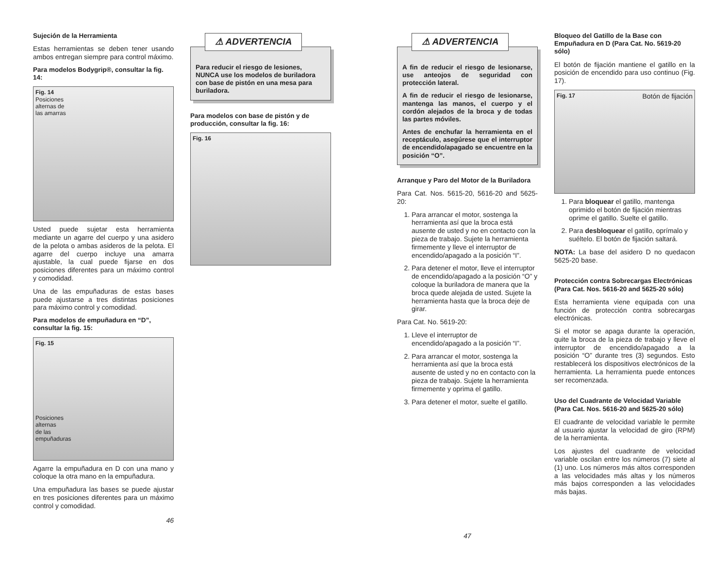Sujeción de la Herramienta
Estas herramientas se deben tener usando ambos entregan siempre para control máximo.
Para modelos Bodygrip®, consultar la fig. 14:
Fig. 14
Posiciones
alternas de
las amarras
Usted puede sujetar esta herramienta mediante un agarre del cuerpo y una asidero de la pelota o ambas asideros de la pelota. El agarre del cuerpo incluye una amarra ajustable, la cual puede fijarse en dos posiciones diferentes para un máximo control y comodidad.
Una de las empuñaduras de estas bases puede ajustarse a tres distintas posiciones para máximo control y comodidad.
Para modelos de empuñadura en “D”, consultar la fig. 15:
Fig. 15
Posiciones
alternas
de las
empuñaduras
Agarre la empuñadura en D con una mano y coloque la otra mano en la empuñadura.
Una empuñadura las bases se puede ajustar en tres posiciones diferentes para un máximo control y comodidad.
46
⚠ ADVERTENCIA
Para reducir el riesgo de lesiones, NUNCA use los modelos de buriladora con base de pistón en una mesa para buriladora.
Para modelos con base de pistón y de producción, consultar la fig. 16:
Fig. 16
⚠ ADVERTENCIA
A fin de reducir el riesgo de lesionarse, use anteojos de seguridad con protección lateral.
A fin de reducir el riesgo de lesionarse, mantenga las manos, el cuerpo y el cordón alejados de la broca y de todas las partes móviles.
Antes de enchufar la herramienta en el receptáculo, asegúrese que el interruptor de encendido/apagado se encuentre en la posición “O”.
Arranque y Paro del Motor de la Buriladora
Para Cat. Nos. 5615-20, 5616-20 and 5625-20:
1. Para arrancar el motor, sostenga la herramienta así que la broca está ausente de usted y no en contacto con la pieza de trabajo. Sujete la herramienta firmemente y lleve el interruptor de encendido/apagado a la posición “I”.
2. Para detener el motor, lleve el interruptor de encendido/apagado a la posición “O” y coloque la buriladora de manera que la broca quede alejada de usted. Sujete la herramienta hasta que la broca deje de girar.
Para Cat. No. 5619-20:
1. Lleve el interruptor de encendido/apagado a la posición “I”.
2. Para arrancar el motor, sostenga la herramienta así que la broca está ausente de usted y no en contacto con la pieza de trabajo. Sujete la herramienta firmemente y oprima el gatillo.
3. Para detener el motor, suelte el gatillo.
47
Bloqueo del Gatillo de la Base con Empuñadura en D (Para Cat. No. 5619-20 sólo)
El botón de fijación mantiene el gatillo en la posición de encendido para uso continuo (Fig. 17).
Fig. 17 Botón de fijación
1. Para bloquear el gatillo, mantenga oprimido el botón de fijación mientras oprime el gatillo. Suelte el gatillo.
2. Para desbloquear el gatillo, oprímalo y suéltelo. El botón de fijación saltará.
NOTA: La base del asidero D no quedacon 5625-20 base.
Protección contra Sobrecargas Electrónicas (Para Cat. Nos. 5616-20 and 5625-20 sólo)
Esta herramienta viene equipada con una función de protección contra sobrecargas electrónicas.
Si el motor se apaga durante la operación, quite la broca de la pieza de trabajo y lleve el interruptor de encendido/apagado a la posición “O” durante tres (3) segundos. Esto restablecerá los dispositivos electrónicos de la herramienta. La herramienta puede entonces ser recomenzada.
Uso del Cuadrante de Velocidad Variable (Para Cat. Nos. 5616-20 and 5625-20 sólo)
El cuadrante de velocidad variable le permite al usuario ajustar la velocidad de giro (RPM) de la herramienta.
Los ajustes del cuadrante de velocidad variable oscilan entre los números (7) siete al (1) uno. Los números más altos corresponden a las velocidades más altas y los números más bajos corresponden a las velocidades más bajas.